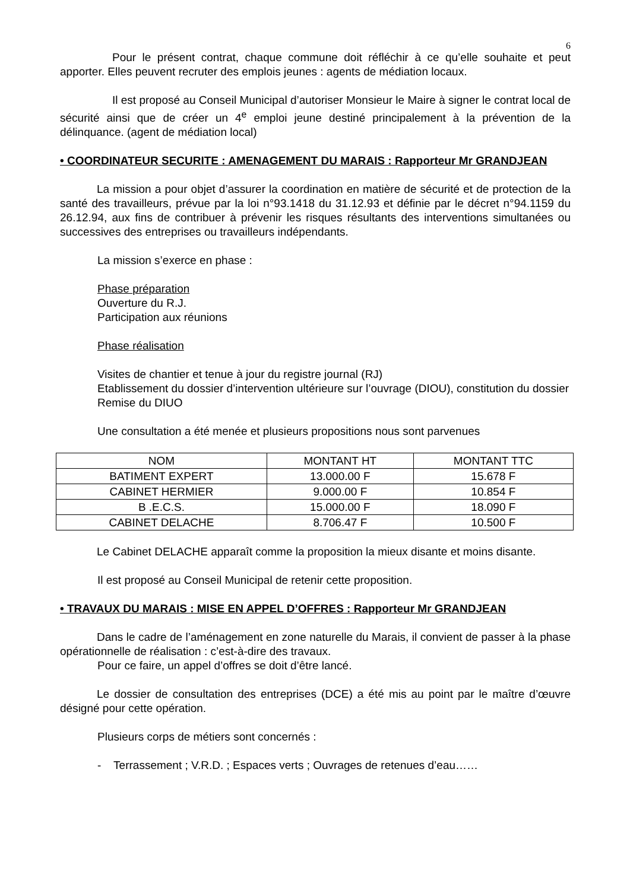6
Pour le présent contrat, chaque commune doit réfléchir à ce qu’elle souhaite et peut apporter. Elles peuvent recruter des emplois jeunes : agents de médiation locaux.
Il est proposé au Conseil Municipal d’autoriser Monsieur le Maire à signer le contrat local de sécurité ainsi que de créer un 4<sup>e</sup> emploi jeune destiné principalement à la prévention de la délinquance. (agent de médiation local)
• COORDINATEUR SECURITE : AMENAGEMENT DU MARAIS : Rapporteur Mr GRANDJEAN
La mission a pour objet d’assurer la coordination en matière de sécurité et de protection de la santé des travailleurs, prévue par la loi n°93.1418 du 31.12.93 et définie par le décret n°94.1159 du 26.12.94, aux fins de contribuer à prévenir les risques résultants des interventions simultanées ou successives des entreprises ou travailleurs indépendants.
La mission s’exerce en phase :
Phase préparation
Ouverture du R.J.
Participation aux réunions
Phase réalisation
Visites de chantier et tenue à jour du registre journal (RJ)
Etablissement du dossier d’intervention ultérieure sur l’ouvrage (DIOU), constitution du dossier
Remise du DIUO
Une consultation a été menée et plusieurs propositions nous sont parvenues
| NOM | MONTANT HT | MONTANT TTC |
| BATIMENT EXPERT | 13.000.00 F | 15.678 F |
| CABINET HERMIER | 9.000.00 F | 10.854 F |
| B .E.C.S. | 15.000.00 F | 18.090 F |
| CABINET DELACHE | 8.706.47 F | 10.500 F |
Le Cabinet DELACHE apparaît comme la proposition la mieux disante et moins disante.
Il est proposé au Conseil Municipal de retenir cette proposition.
• TRAVAUX DU MARAIS : MISE EN APPEL D’OFFRES : Rapporteur Mr GRANDJEAN
Dans le cadre de l’aménagement en zone naturelle du Marais, il convient de passer à la phase opérationnelle de réalisation : c’est-à-dire des travaux.
Pour ce faire, un appel d’offres se doit d’être lancé.
Le dossier de consultation des entreprises (DCE) a été mis au point par le maître d’œuvre désigné pour cette opération.
Plusieurs corps de métiers sont concernés :
- Terrassement ; V.R.D. ; Espaces verts ; Ouvrages de retenues d’eau……